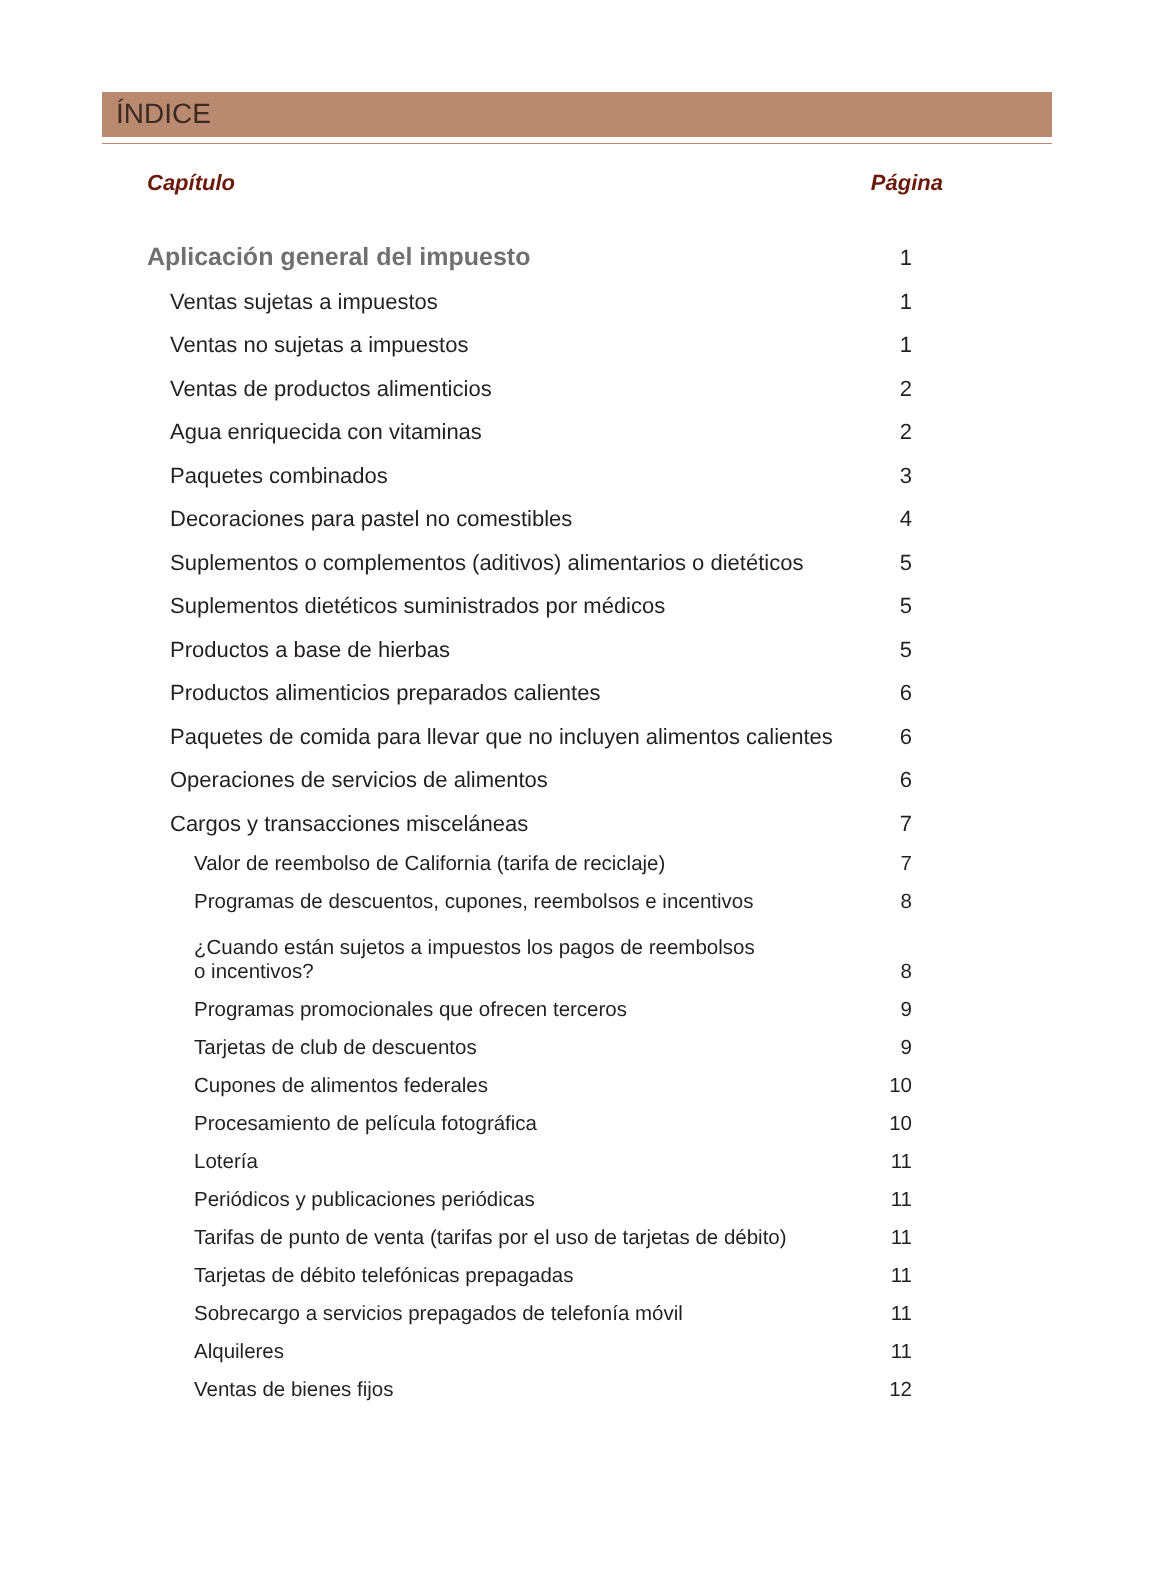ÍNDICE
Capítulo Página
Aplicación general del impuesto 1
Ventas sujetas a impuestos 1
Ventas no sujetas a impuestos 1
Ventas de productos alimenticios 2
Agua enriquecida con vitaminas 2
Paquetes combinados 3
Decoraciones para pastel no comestibles 4
Suplementos o complementos (aditivos) alimentarios o dietéticos 5
Suplementos dietéticos suministrados por médicos 5
Productos a base de hierbas 5
Productos alimenticios preparados calientes 6
Paquetes de comida para llevar que no incluyen alimentos calientes 6
Operaciones de servicios de alimentos 6
Cargos y transacciones misceláneas 7
Valor de reembolso de California (tarifa de reciclaje) 7
Programas de descuentos, cupones, reembolsos e incentivos 8
¿Cuando están sujetos a impuestos los pagos de reembolsos
o incentivos? 8
Programas promocionales que ofrecen terceros 9
Tarjetas de club de descuentos 9
Cupones de alimentos federales 10
Procesamiento de película fotográfica 10
Lotería 11
Periódicos y publicaciones periódicas 11
Tarifas de punto de venta (tarifas por el uso de tarjetas de débito) 11
Tarjetas de débito telefónicas prepagadas 11
Sobrecargo a servicios prepagados de telefonía móvil 11
Alquileres 11
Ventas de bienes fijos 12